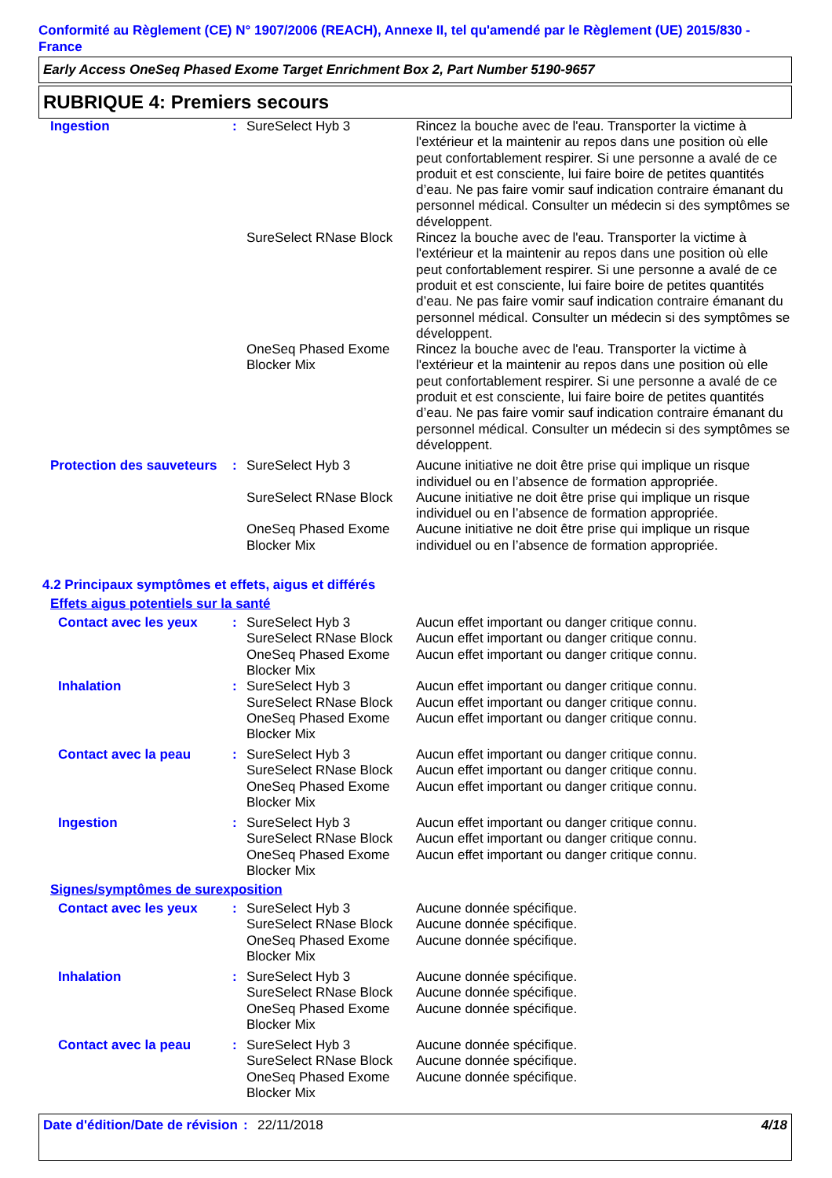Conformité au Règlement (CE) N° 1907/2006 (REACH), Annexe II, tel qu'amendé par le Règlement (UE) 2015/830 - France
Early Access OneSeq Phased Exome Target Enrichment Box 2, Part Number 5190-9657
RUBRIQUE 4: Premiers secours
| Ingestion | : | SureSelect Hyb 3 | Rincez la bouche avec de l'eau. Transporter la victime à l'extérieur et la maintenir au repos dans une position où elle peut confortablement respirer. Si une personne a avalé de ce produit et est consciente, lui faire boire de petites quantités d’eau. Ne pas faire vomir sauf indication contraire émanant du personnel médical. Consulter un médecin si des symptômes se développent. |
| | | SureSelect RNase Block | Rincez la bouche avec de l'eau. Transporter la victime à l'extérieur et la maintenir au repos dans une position où elle peut confortablement respirer. Si une personne a avalé de ce produit et est consciente, lui faire boire de petites quantités d’eau. Ne pas faire vomir sauf indication contraire émanant du personnel médical. Consulter un médecin si des symptômes se développent. |
| | | OneSeq Phased Exome Blocker Mix | Rincez la bouche avec de l'eau. Transporter la victime à l'extérieur et la maintenir au repos dans une position où elle peut confortablement respirer. Si une personne a avalé de ce produit et est consciente, lui faire boire de petites quantités d’eau. Ne pas faire vomir sauf indication contraire émanant du personnel médical. Consulter un médecin si des symptômes se développent. |
| Protection des sauveteurs | : | SureSelect Hyb 3 | Aucune initiative ne doit être prise qui implique un risque individuel ou en l’absence de formation appropriée. |
| | | SureSelect RNase Block | Aucune initiative ne doit être prise qui implique un risque individuel ou en l’absence de formation appropriée. |
| | | OneSeq Phased Exome Blocker Mix | Aucune initiative ne doit être prise qui implique un risque individuel ou en l’absence de formation appropriée. |
4.2 Principaux symptômes et effets, aigus et différés
Effets aigus potentiels sur la santé
| Contact avec les yeux | : | SureSelect Hyb 3 SureSelect RNase Block OneSeq Phased Exome Blocker Mix | Aucun effet important ou danger critique connu. Aucun effet important ou danger critique connu. Aucun effet important ou danger critique connu. |
| Inhalation | : | SureSelect Hyb 3 SureSelect RNase Block OneSeq Phased Exome Blocker Mix | Aucun effet important ou danger critique connu. Aucun effet important ou danger critique connu. Aucun effet important ou danger critique connu. |
| Contact avec la peau | : | SureSelect Hyb 3 SureSelect RNase Block OneSeq Phased Exome Blocker Mix | Aucun effet important ou danger critique connu. Aucun effet important ou danger critique connu. Aucun effet important ou danger critique connu. |
| Ingestion | : | SureSelect Hyb 3 SureSelect RNase Block OneSeq Phased Exome Blocker Mix | Aucun effet important ou danger critique connu. Aucun effet important ou danger critique connu. Aucun effet important ou danger critique connu. |
Signes/symptômes de surexposition
| Contact avec les yeux | : | SureSelect Hyb 3 SureSelect RNase Block OneSeq Phased Exome Blocker Mix | Aucune donnée spécifique. Aucune donnée spécifique. Aucune donnée spécifique. |
| Inhalation | : | SureSelect Hyb 3 SureSelect RNase Block OneSeq Phased Exome Blocker Mix | Aucune donnée spécifique. Aucune donnée spécifique. Aucune donnée spécifique. |
| Contact avec la peau | : | SureSelect Hyb 3 SureSelect RNase Block OneSeq Phased Exome Blocker Mix | Aucune donnée spécifique. Aucune donnée spécifique. Aucune donnée spécifique. |
Date d'édition/Date de révision
: 22/11/2018 4/18